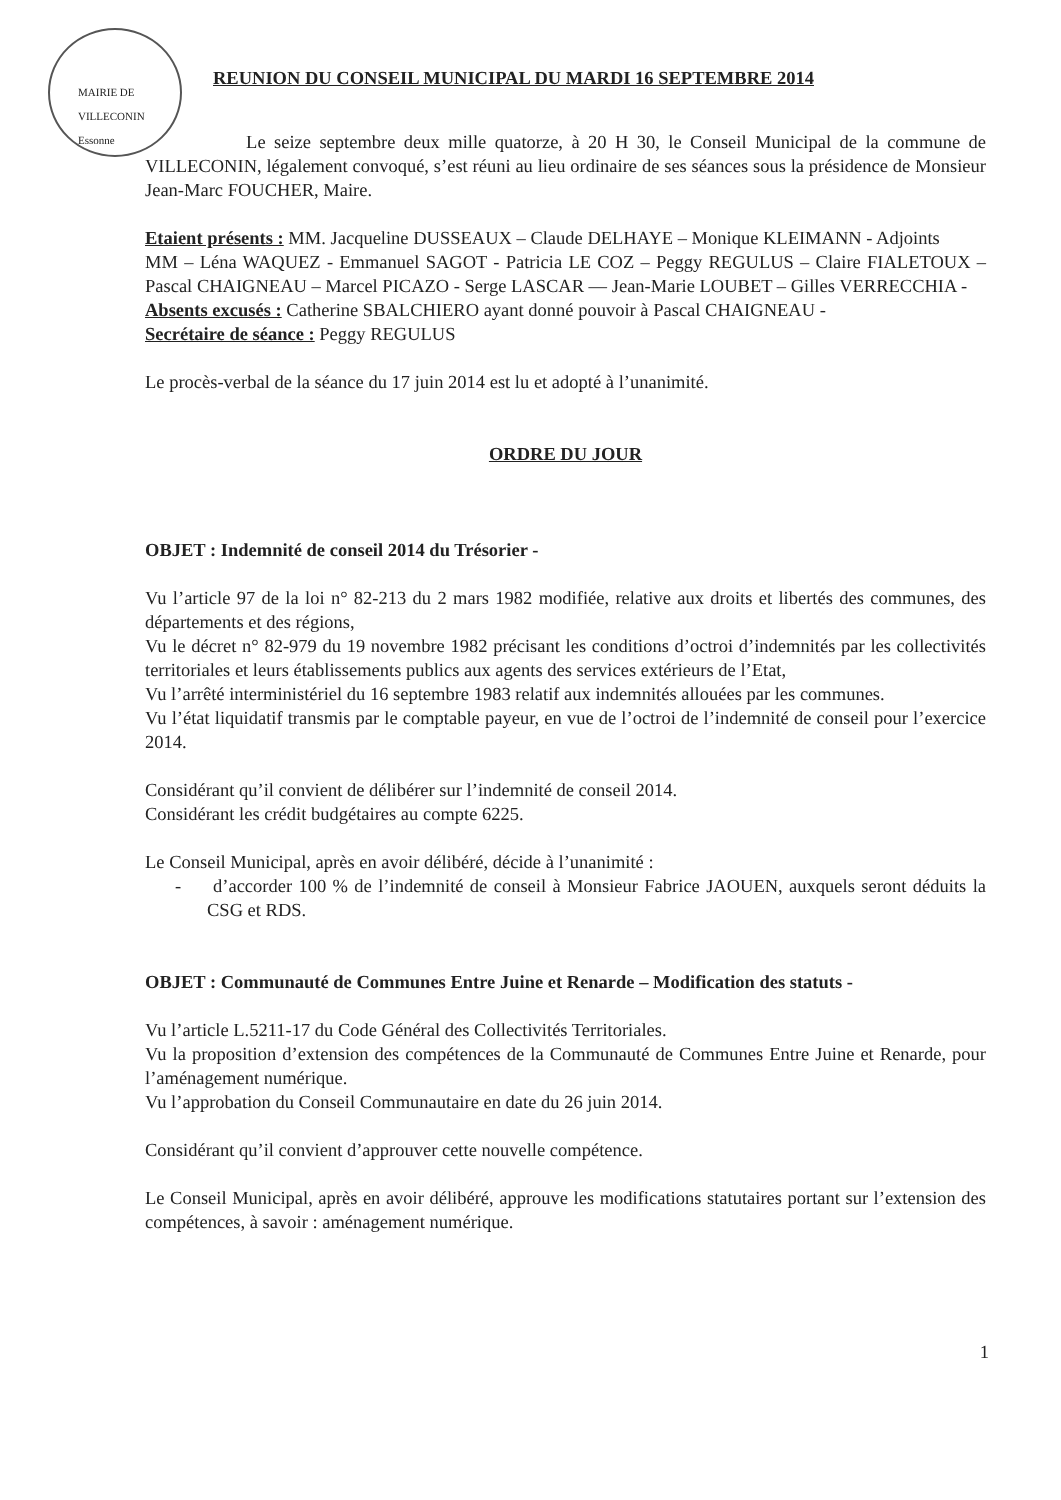MAIRIE DE VILLECONIN Essonne
REUNION DU CONSEIL MUNICIPAL DU MARDI 16 SEPTEMBRE 2014
Le seize septembre deux mille quatorze, à 20 H 30, le Conseil Municipal de la commune de VILLECONIN, légalement convoqué, s’est réuni au lieu ordinaire de ses séances sous la présidence de Monsieur Jean-Marc FOUCHER, Maire.
Etaient présents : MM. Jacqueline DUSSEAUX – Claude DELHAYE – Monique KLEIMANN - Adjoints
MM – Léna WAQUEZ - Emmanuel SAGOT - Patricia LE COZ – Peggy REGULUS – Claire FIALETOUX – Pascal CHAIGNEAU – Marcel PICAZO - Serge LASCAR — Jean-Marie LOUBET – Gilles VERRECCHIA -
Absents excusés : Catherine SBALCHIERO ayant donné pouvoir à Pascal CHAIGNEAU -
Secrétaire de séance : Peggy REGULUS
Le procès-verbal de la séance du 17 juin 2014 est lu et adopté à l’unanimité.
ORDRE DU JOUR
OBJET : Indemnité de conseil 2014 du Trésorier -
Vu l’article 97 de la loi n° 82-213 du 2 mars 1982 modifiée, relative aux droits et libertés des communes, des départements et des régions,
Vu le décret n° 82-979 du 19 novembre 1982 précisant les conditions d’octroi d’indemnités par les collectivités territoriales et leurs établissements publics aux agents des services extérieurs de l’Etat,
Vu l’arrêté interministériel du 16 septembre 1983 relatif aux indemnités allouées par les communes.
Vu l’état liquidatif transmis par le comptable payeur, en vue de l’octroi de l’indemnité de conseil pour l’exercice 2014.
Considérant qu’il convient de délibérer sur l’indemnité de conseil 2014.
Considérant les crédit budgétaires au compte 6225.
Le Conseil Municipal, après en avoir délibéré, décide à l’unanimité :
- d’accorder 100 % de l’indemnité de conseil à Monsieur Fabrice JAOUEN, auxquels seront déduits la CSG et RDS.
OBJET : Communauté de Communes Entre Juine et Renarde – Modification des statuts -
Vu l’article L.5211-17 du Code Général des Collectivités Territoriales.
Vu la proposition d’extension des compétences de la Communauté de Communes Entre Juine et Renarde, pour l’aménagement numérique.
Vu l’approbation du Conseil Communautaire en date du 26 juin 2014.
Considérant qu’il convient d’approuver cette nouvelle compétence.
Le Conseil Municipal, après en avoir délibéré, approuve les modifications statutaires portant sur l’extension des compétences, à savoir : aménagement numérique.
1